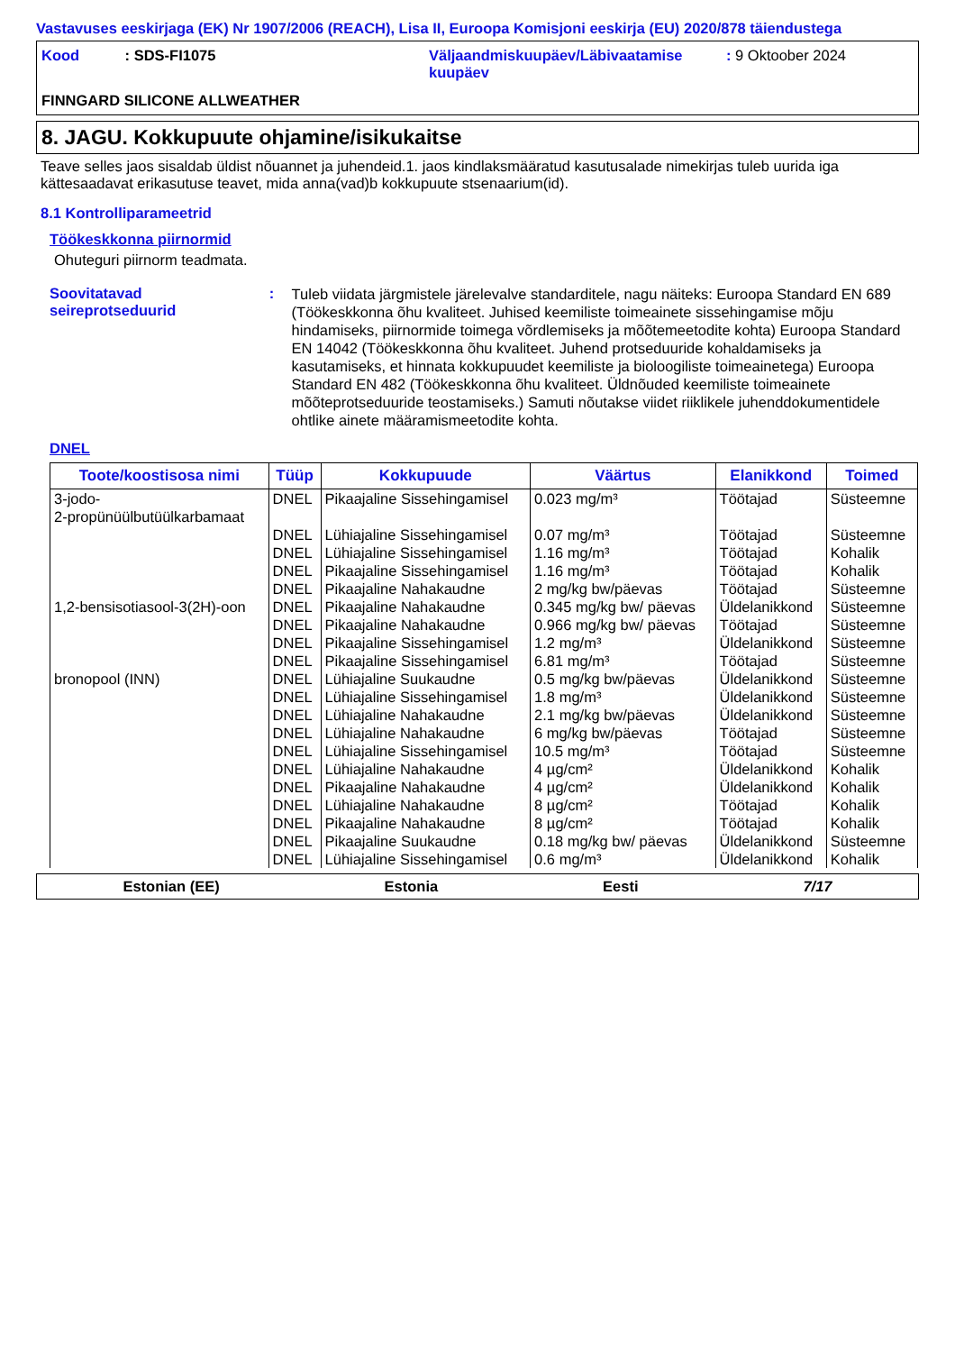Vastavuses eeskirjaga (EK) Nr 1907/2006 (REACH), Lisa II, Euroopa Komisjoni eeskirja (EU) 2020/878 täiendustega
Kood : SDS-FI1075 Väljaandmiskuupäev/Läbivaatamise kuupäev
: 9 Oktoober 2024
FINNGARD SILICONE ALLWEATHER
8. JAGU. Kokkupuute ohjamine/isikukaitse
Teave selles jaos sisaldab üldist nõuannet ja juhendeid.1. jaos kindlaksmääratud kasutusalade nimekirjas tuleb uurida iga kättesaadavat erikasutuse teavet, mida anna(vad)b kokkupuute stsenaarium(id).
8.1 Kontrolliparameetrid
Töökeskkonna piirnormid
Ohuteguri piirnorm teadmata.
Soovitatavad seireprotseduurid
:
Tuleb viidata järgmistele järelevalve standarditele, nagu näiteks: Euroopa Standard EN 689 (Töökeskkonna õhu kvaliteet. Juhised keemiliste toimeainete sissehingamise mõju hindamiseks, piirnormide toimega võrdlemiseks ja mõõtemeetodite kohta) Euroopa Standard EN 14042 (Töökeskkonna õhu kvaliteet. Juhend protseduuride kohaldamiseks ja kasutamiseks, et hinnata kokkupuudet keemiliste ja bioloogiliste toimeainetega) Euroopa Standard EN 482 (Töökeskkonna õhu kvaliteet. Üldnõuded keemiliste toimeainete mõõteprotseduuride teostamiseks.) Samuti nõutakse viidet riiklikele juhenddokumentidele ohtlike ainete määramismeetodite kohta.
DNEL
| Toote/koostisosa nimi | Tüüp | Kokkupuude | Väärtus | Elanikkond | Toimed |
| --- | --- | --- | --- | --- | --- |
| 3-jodo- 2-propünüülbutüülkarbamaat | DNEL | Pikaajaline Sissehingamisel | 0.023 mg/m³ | Töötajad | Süsteemne |
| | DNEL | Lühiajaline Sissehingamisel | 0.07 mg/m³ | Töötajad | Süsteemne |
| | DNEL | Lühiajaline Sissehingamisel | 1.16 mg/m³ | Töötajad | Kohalik |
| | DNEL | Pikaajaline Sissehingamisel | 1.16 mg/m³ | Töötajad | Kohalik |
| | DNEL | Pikaajaline Nahakaudne | 2 mg/kg bw/päevas | Töötajad | Süsteemne |
| 1,2-bensisotiasool-3(2H)-oon | DNEL | Pikaajaline Nahakaudne | 0.345 mg/kg bw/ päevas | Üldelanikkond | Süsteemne |
| | DNEL | Pikaajaline Nahakaudne | 0.966 mg/kg bw/ päevas | Töötajad | Süsteemne |
| | DNEL | Pikaajaline Sissehingamisel | 1.2 mg/m³ | Üldelanikkond | Süsteemne |
| | DNEL | Pikaajaline Sissehingamisel | 6.81 mg/m³ | Töötajad | Süsteemne |
| bronopool (INN) | DNEL | Lühiajaline Suukaudne | 0.5 mg/kg bw/päevas | Üldelanikkond | Süsteemne |
| | DNEL | Lühiajaline Sissehingamisel | 1.8 mg/m³ | Üldelanikkond | Süsteemne |
| | DNEL | Lühiajaline Nahakaudne | 2.1 mg/kg bw/päevas | Üldelanikkond | Süsteemne |
| | DNEL | Lühiajaline Nahakaudne | 6 mg/kg bw/päevas | Töötajad | Süsteemne |
| | DNEL | Lühiajaline Sissehingamisel | 10.5 mg/m³ | Töötajad | Süsteemne |
| | DNEL | Lühiajaline Nahakaudne | 4 µg/cm² | Üldelanikkond | Kohalik |
| | DNEL | Pikaajaline Nahakaudne | 4 µg/cm² | Üldelanikkond | Kohalik |
| | DNEL | Lühiajaline Nahakaudne | 8 µg/cm² | Töötajad | Kohalik |
| | DNEL | Pikaajaline Nahakaudne | 8 µg/cm² | Töötajad | Kohalik |
| | DNEL | Pikaajaline Suukaudne | 0.18 mg/kg bw/ päevas | Üldelanikkond | Süsteemne |
| | DNEL | Lühiajaline Sissehingamisel | 0.6 mg/m³ | Üldelanikkond | Kohalik |
Estonian (EE) Estonia Eesti 7/17